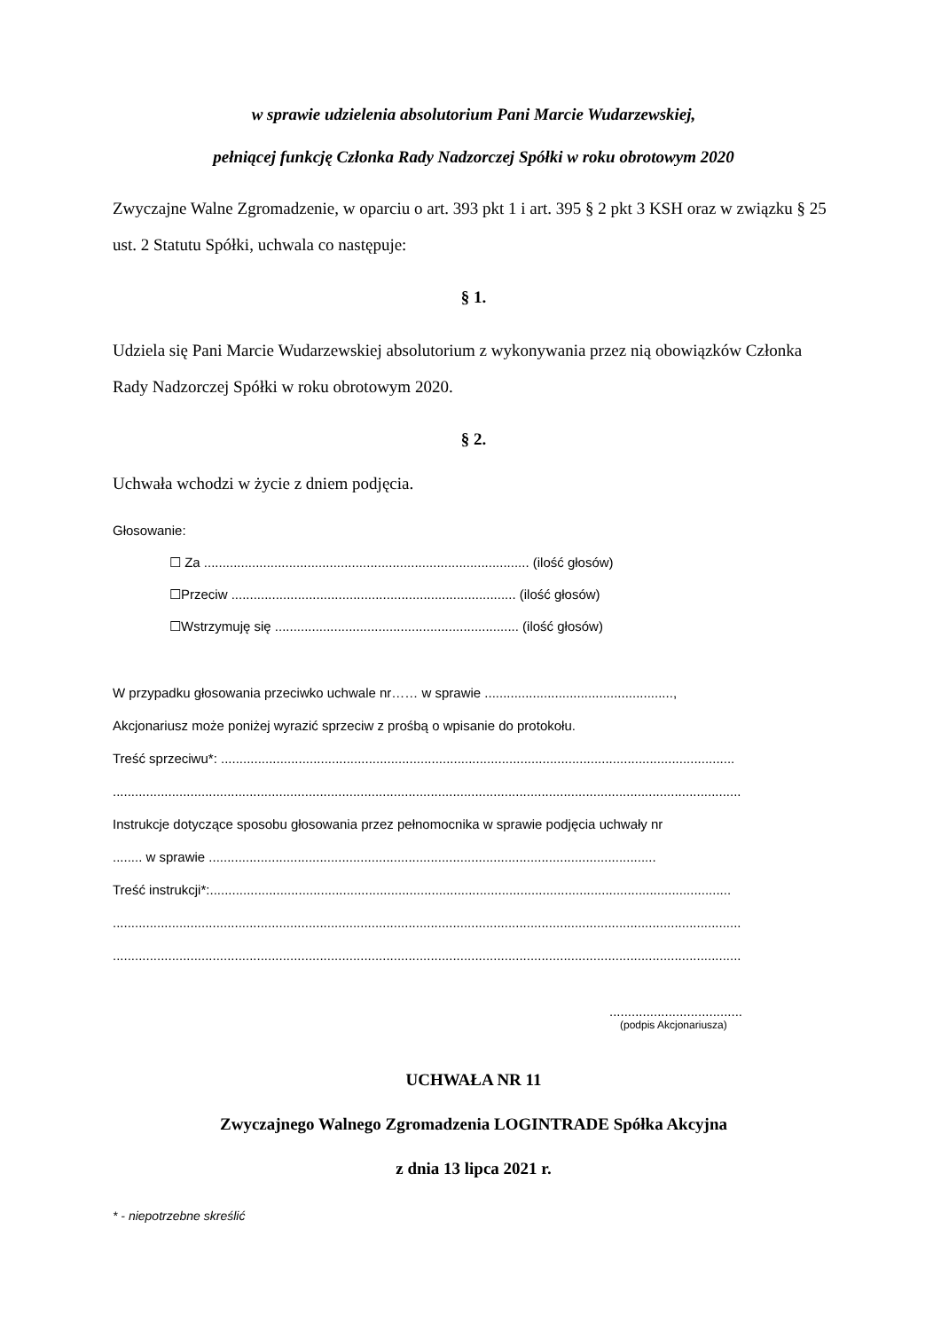w sprawie udzielenia absolutorium Pani Marcie Wudarzewskiej,
pełniącej funkcję Członka Rady Nadzorczej Spółki w roku obrotowym 2020
Zwyczajne Walne Zgromadzenie, w oparciu o art. 393 pkt 1 i art. 395 § 2 pkt 3 KSH oraz w związku § 25 ust. 2 Statutu Spółki, uchwala co następuje:
§ 1.
Udziela się Pani Marcie Wudarzewskiej absolutorium z wykonywania przez nią obowiązków Członka Rady Nadzorczej Spółki w roku obrotowym 2020.
§ 2.
Uchwała wchodzi w życie z dniem podjęcia.
Głosowanie:
☐ Za ........................................................................................ (ilość głosów)
☐Przeciw ............................................................................. (ilość głosów)
☐Wstrzymuję się .................................................................. (ilość głosów)
W przypadku głosowania przeciwko uchwale nr…… w sprawie ...................................................,
Akcjonariusz może poniżej wyrazić sprzeciw z prośbą o wpisanie do protokołu.
Treść sprzeciwu*: ...........................................................................................................................................
..........................................................................................................................................................................
Instrukcje dotyczące sposobu głosowania przez pełnomocnika w sprawie podjęcia uchwały nr
........ w sprawie .........................................................................................................................
Treść instrukcji*:.............................................................................................................................................
..........................................................................................................................................................................
..........................................................................................................................................................................
....................................
(podpis Akcjonariusza)
UCHWAŁA NR 11
Zwyczajnego Walnego Zgromadzenia LOGINTRADE Spółka Akcyjna
z dnia 13 lipca 2021 r.
* - niepotrzebne skreślić